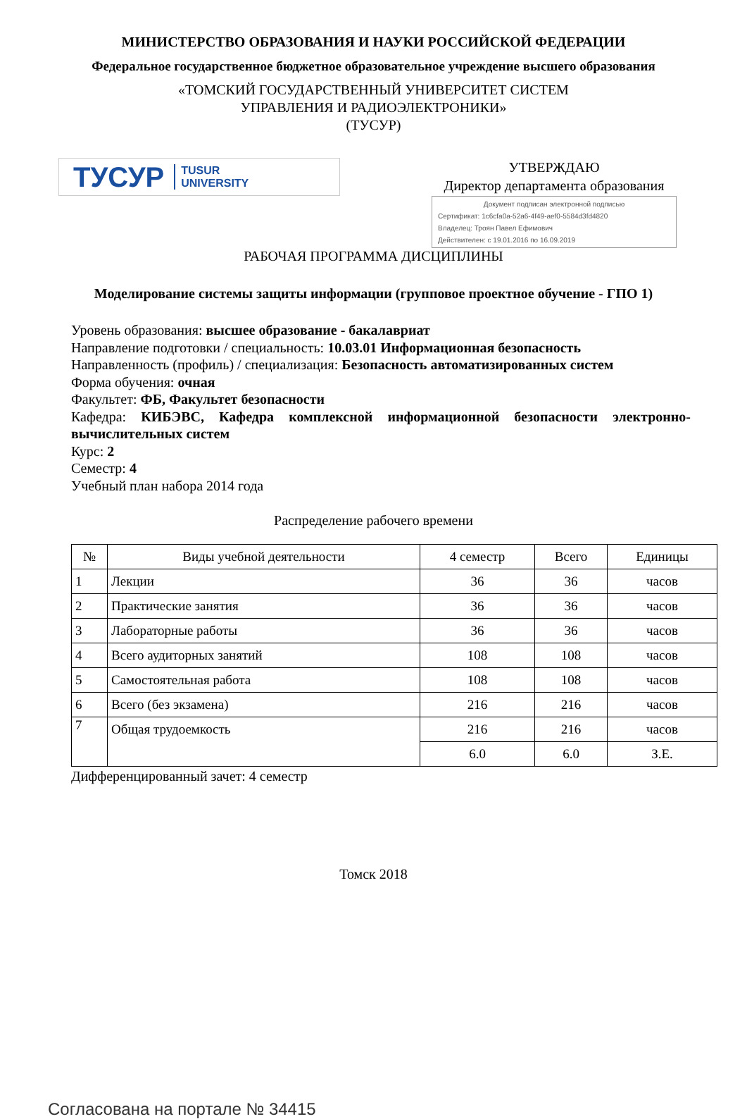МИНИСТЕРСТВО ОБРАЗОВАНИЯ И НАУКИ РОССИЙСКОЙ ФЕДЕРАЦИИ
Федеральное государственное бюджетное образовательное учреждение высшего образования
«ТОМСКИЙ ГОСУДАРСТВЕННЫЙ УНИВЕРСИТЕТ СИСТЕМ
УПРАВЛЕНИЯ И РАДИОЭЛЕКТРОНИКИ»
(ТУСУР)
ТУСУР TUSUR
UNIVERSITY
УТВЕРЖДАЮ
Директор департамента образования
Документ подписан электронной подписью
Сертификат: 1c6cfa0a-52a6-4f49-aef0-5584d3fd4820
Владелец: Троян Павел Ефимович
Действителен: с 19.01.2016 по 16.09.2019
РАБОЧАЯ ПРОГРАММА ДИСЦИПЛИНЫ
Моделирование системы защиты информации (групповое проектное обучение - ГПО 1)
Уровень образования: высшее образование - бакалавриат
Направление подготовки / специальность: 10.03.01 Информационная безопасность
Направленность (профиль) / специализация: Безопасность автоматизированных систем
Форма обучения: очная
Факультет: ФБ, Факультет безопасности
Кафедра: КИБЭВС, Кафедра комплексной информационной безопасности электронно-вычислительных систем
Курс: 2
Семестр: 4
Учебный план набора 2014 года
Распределение рабочего времени
| № | Виды учебной деятельности | 4 семестр | Всего | Единицы |
| --- | --- | --- | --- | --- |
| 1 | Лекции | 36 | 36 | часов |
| 2 | Практические занятия | 36 | 36 | часов |
| 3 | Лабораторные работы | 36 | 36 | часов |
| 4 | Всего аудиторных занятий | 108 | 108 | часов |
| 5 | Самостоятельная работа | 108 | 108 | часов |
| 6 | Всего (без экзамена) | 216 | 216 | часов |
| 7 | Общая трудоемкость | 216 | 216 | часов |
| | | 6.0 | 6.0 | З.Е. |
Дифференцированный зачет: 4 семестр
Томск 2018
Согласована на портале № 34415